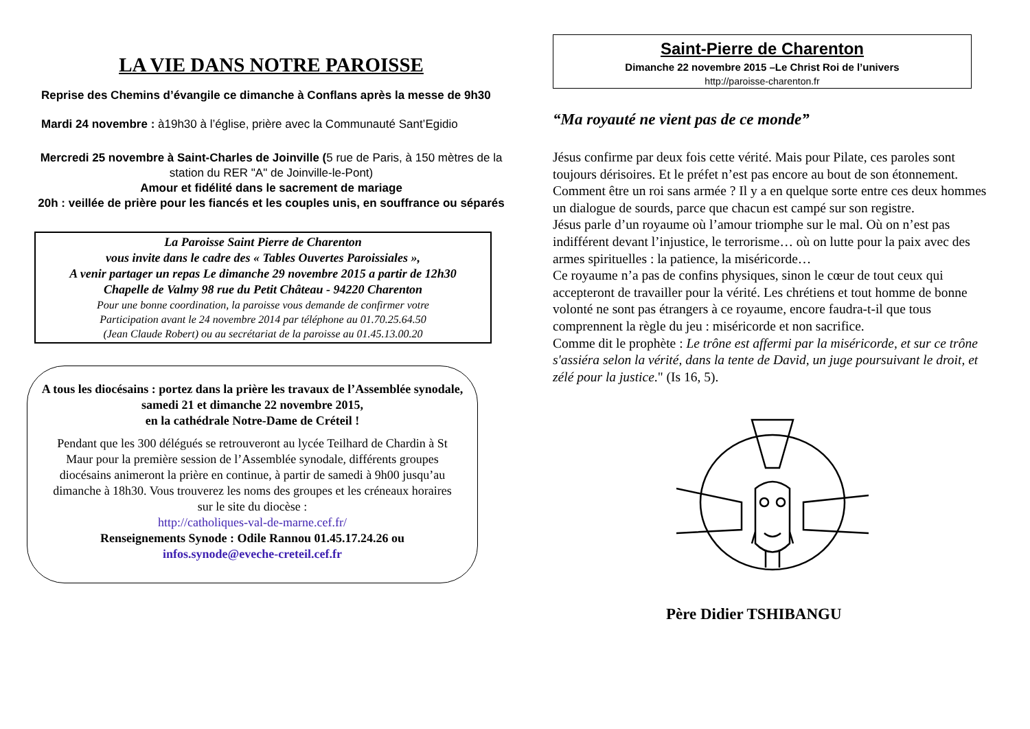LA VIE DANS NOTRE PAROISSE
Reprise des Chemins d’évangile ce dimanche à Conflans après la messe de 9h30
Mardi 24 novembre : à19h30 à l’église, prière avec la Communauté Sant’Egidio
Mercredi 25 novembre à Saint-Charles de Joinville (5 rue de Paris, à 150 mètres de la station du RER "A" de Joinville-le-Pont)
Amour et fidélité dans le sacrement de mariage
20h : veillée de prière pour les fiancés et les couples unis, en souffrance ou séparés
La Paroisse Saint Pierre de Charenton
vous invite dans le cadre des « Tables Ouvertes Paroissiales »,
A venir partager un repas Le dimanche 29 novembre 2015 a partir de 12h30
Chapelle de Valmy 98 rue du Petit Château - 94220 Charenton
Pour une bonne coordination, la paroisse vous demande de confirmer votre
Participation avant le 24 novembre 2014 par téléphone au 01.70.25.64.50
(Jean Claude Robert) ou au secrétariat de la paroisse au 01.45.13.00.20
A tous les diocésains : portez dans la prière les travaux de l’Assemblée synodale, samedi 21 et dimanche 22 novembre 2015,
en la cathédrale Notre-Dame de Créteil !
Pendant que les 300 délégués se retrouveront au lycée Teilhard de Chardin à St Maur pour la première session de l’Assemblée synodale, différents groupes diocésains animeront la prière en continue, à partir de samedi à 9h00 jusqu’au dimanche à 18h30. Vous trouverez les noms des groupes et les créneaux horaires sur le site du diocèse :
http://catholiques-val-de-marne.cef.fr/
Renseignements Synode : Odile Rannou 01.45.17.24.26 ou
infos.synode@eveche-creteil.cef.fr
Saint-Pierre de Charenton
Dimanche 22 novembre 2015 –Le Christ Roi de l’univers
http://paroisse-charenton.fr
“Ma royauté ne vient pas de ce monde”
Jésus confirme par deux fois cette vérité. Mais pour Pilate, ces paroles sont toujours dérisoires. Et le préfet n’est pas encore au bout de son étonnement.
Comment être un roi sans armée ? Il y a en quelque sorte entre ces deux hommes un dialogue de sourds, parce que chacun est campé sur son registre.
Jésus parle d’un royaume où l’amour triomphe sur le mal. Où on n’est pas indifférent devant l’injustice, le terrorisme… où on lutte pour la paix avec des armes spirituelles : la patience, la miséricorde…
Ce royaume n’a pas de confins physiques, sinon le cœur de tout ceux qui accepteront de travailler pour la vérité. Les chrétiens et tout homme de bonne volonté ne sont pas étrangers à ce royaume, encore faudra-t-il que tous comprennent la règle du jeu : miséricorde et non sacrifice.
Comme dit le prophète : Le trône est affermi par la miséricorde, et sur ce trône s'assiéra selon la vérité, dans la tente de David, un juge poursuivant le droit, et zélé pour la justice." (Is 16, 5).
Père Didier TSHIBANGU